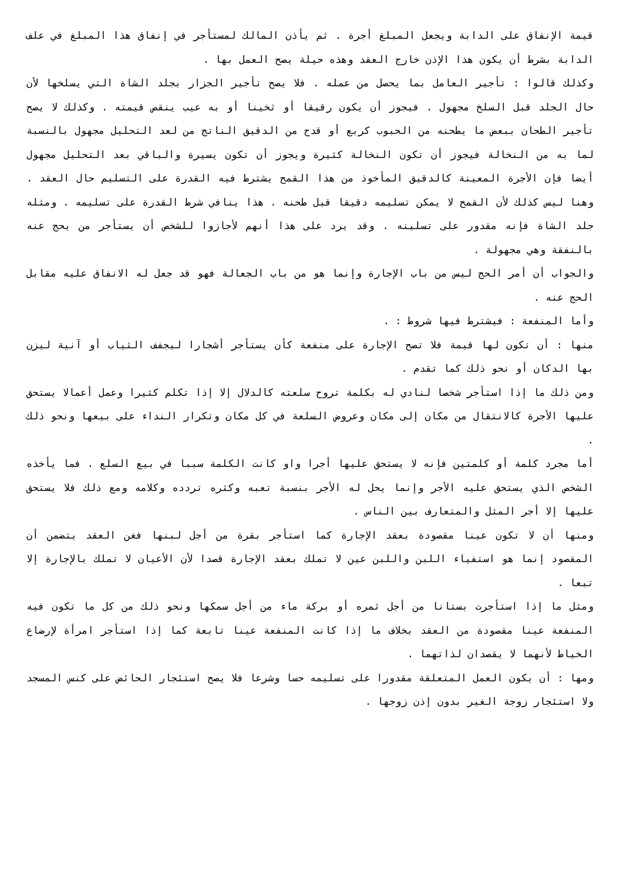قيمة الإنفاق على الدابة ويجعل المبلغ أجرة . ثم يأذن المالك لمستأجر في إنفاق هذا المبلغ في علف الدابة بشرط أن يكون هذا الإذن خارج العقد وهذه حيلة يصح العمل بها .
وكذلك قالوا : تأجير العامل بما يحصل من عمله . فلا يصح تأجير الجزار بجلد الشاة التي يسلخها لأن حال الجلد قبل السلخ مجهول . فيجوز أن يكون رقيقا أو ثخينا أو به عيب ينقص قيمته . وكذلك لا يصح تأجير الطحان ببعض ما يطحنه من الحبوب كربع أو قدح من الدقيق الناتج من لعد التحليل مجهول بالنسبة لما به من النخالة فيجوز أن تكون النخالة كثيرة ويجوز أن تكون يسيرة والباقي بعد التحليل مجهول أيضا فإن الأجرة المعينة كالدقيق المأخوذ من هذا القمح يشترط فيه القدرة على التسليم حال العقد . وهنا ليس كذلك لأن القمح لا يمكن تسليمه دقيقا قبل طحنه . هذا ينافي شرط القدرة على تسليمه . ومثله جلد الشاة فإنه مقدور على تسلينه . وقد يرد على هذا أنهم لأجازوا للشخص أن يستأجر من يحج عنه بالنفقة وهي مجهولة .
والجواب أن أمر الحج ليس من باب الإجارة وإنما هو من باب الجعالة فهو قد جعل له الانفاق عليه مقابل الحج عنه .
وأما المنفعة : فيشترط فيها شروط : .
منها : أن تكون لها قيمة فلا تصح الإجارة على منفعة كأن يستأجر أشجارا ليجفف الثياب أو آنية ليزن بها الدكان أو نحو ذلك كما تقدم .
ومن ذلك ما إذا استأجر شخصا لنادي له بكلمة تروح سلعته كالدلال إلا إذا تكلم كثيرا وعمل أعمالا يستحق عليها الأجرة كالانتقال من مكان إلى مكان وعروض السلعة في كل مكان وتكرار النداء على بيعها ونحو ذلك .
أما مجرد كلمة أو كلمتين فإنه لا يستحق عليها أجرا واو كانت الكلمة سببا في بيع السلع . فما يأخذه الشخص الذي يستحق عليه الأجر وإنما يحل له الأجر بنسبة تعبه وكثره تردده وكلامه ومع ذلك فلا يستحق عليها إلا أجر المثل والمتعارف بين الناس .
ومنها أن لا تكون عينا مقصودة بعقد الإجارة كما استأجر بقرة من أجل لبنها فغن العقد يتضمن أن المقصود إنما هو استفياء اللبن واللبن عين لا تملك بعقد الإجارة قصدا لأن الأعيان لا تملك بالإجارة إلا تبعا .
ومثل ما إذا استأجرت بستانا من أجل ثمره أو بركة ماء من أجل سمكها ونحو ذلك من كل ما تكون فيه المنفعة عينا مقصودة من العقد بخلاف ما إذا كانت المنفعة عينا تابعة كما إذا استأجر امرأة لإرضاع الخياط لأنهما لا يقصدان لذاتهما .
ومها : أن يكون العمل المتعلقة مقدورا على تسليمه حسا وشرعا فلا يصح استئجار الحائض على كنس المسجد ولا استئجار زوجة الغير بدون إذن زوجها .